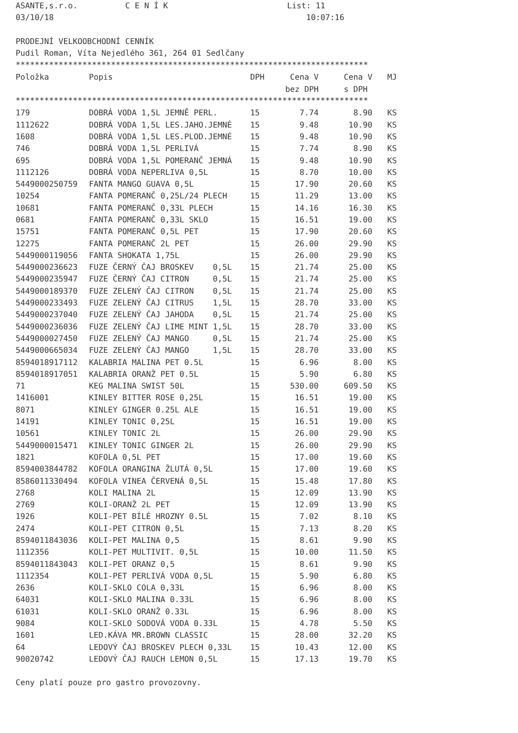ASANTE,s.r.o. C E N Í K List: 11 03/10/18 10:07:16 PRODEJNÍ VELKOOBCHODNÍ CENNÍK Pudil Roman, Víta Nejedlého 361, 264 01 Sedlčany **************************************************************************
| Položka | Popis | DPH | Cena V | Cena V | MJ |
| --- | --- | --- | --- | --- | --- |
| | | | bez DPH | s DPH | |
**************************************************************************
| 179 | DOBRÁ VODA 1,5L JEMNĚ PERL. | 15 | 7.74 | 8.90 | KS |
| 1112622 | DOBRÁ VODA 1,5L LES.JAHO.JEMNÉ | 15 | 9.48 | 10.90 | KS |
| 1608 | DOBRÁ VODA 1,5L LES.PLOD.JEMNÉ | 15 | 9.48 | 10.90 | KS |
| 746 | DOBRÁ VODA 1,5L PERLIVÁ | 15 | 7.74 | 8.90 | KS |
| 695 | DOBRÁ VODA 1,5L POMERANČ JEMNÁ | 15 | 9.48 | 10.90 | KS |
| 1112126 | DOBRÁ VODA NEPERLIVA 0,5L | 15 | 8.70 | 10.00 | KS |
| 5449000250759 | FANTA MANGO GUAVA 0,5L | 15 | 17.90 | 20.60 | KS |
| 10254 | FANTA POMERANČ 0,25L/24 PLECH | 15 | 11.29 | 13.00 | KS |
| 10681 | FANTA POMERANČ 0,33L PLECH | 15 | 14.16 | 16.30 | KS |
| 0681 | FANTA POMERANČ 0,33L SKLO | 15 | 16.51 | 19.00 | KS |
| 15751 | FANTA POMERANČ 0,5L PET | 15 | 17.90 | 20.60 | KS |
| 12275 | FANTA POMERANČ 2L PET | 15 | 26.00 | 29.90 | KS |
| 5449000119056 | FANTA SHOKATA 1,75L | 15 | 26.00 | 29.90 | KS |
| 5449000236623 | FUZE ČERNÝ ČAJ BROSKEV 0,5L | 15 | 21.74 | 25.00 | KS |
| 5449000235947 | FUZE ČERNÝ ČAJ CITRON 0,5L | 15 | 21.74 | 25.00 | KS |
| 5449000189370 | FUZE ZELENÝ ČAJ CITRON 0,5L | 15 | 21.74 | 25.00 | KS |
| 5449000233493 | FUZE ZELENÝ ČAJ CITRUS 1,5L | 15 | 28.70 | 33.00 | KS |
| 5449000237040 | FUZE ZELENÝ ČAJ JAHODA 0,5L | 15 | 21.74 | 25.00 | KS |
| 5449000236036 | FUZE ZELENÝ ČAJ LIME MINT 1,5L | 15 | 28.70 | 33.00 | KS |
| 5449000027450 | FUZE ZELENÝ ČAJ MANGO 0,5L | 15 | 21.74 | 25.00 | KS |
| 5449000665034 | FUZE ZELENÝ ČAJ MANGO 1,5L | 15 | 28.70 | 33.00 | KS |
| 8594018917112 | KALABRIA MALINA PET 0.5L | 15 | 6.96 | 8.00 | KS |
| 8594018917051 | KALABRIA ORANŽ PET 0.5L | 15 | 5.90 | 6.80 | KS |
| 71 | KEG MALINA SWIST 50L | 15 | 530.00 | 609.50 | KS |
| 1416001 | KINLEY BITTER ROSE 0,25L | 15 | 16.51 | 19.00 | KS |
| 8071 | KINLEY GINGER 0.25L ALE | 15 | 16.51 | 19.00 | KS |
| 14191 | KINLEY TONIC 0,25L | 15 | 16.51 | 19.00 | KS |
| 10561 | KINLEY TONIC 2L | 15 | 26.00 | 29.90 | KS |
| 5449000015471 | KINLEY TONIC GINGER 2L | 15 | 26.00 | 29.90 | KS |
| 1821 | KOFOLA 0,5L PET | 15 | 17.00 | 19.60 | KS |
| 8594003844782 | KOFOLA ORANGINA ŽLUTÁ 0,5L | 15 | 17.00 | 19.60 | KS |
| 8586011330494 | KOFOLA VINEA ČERVENÁ 0,5L | 15 | 15.48 | 17.80 | KS |
| 2768 | KOLI MALINA 2L | 15 | 12.09 | 13.90 | KS |
| 2769 | KOLI-ORANŽ 2L PET | 15 | 12.09 | 13.90 | KS |
| 1926 | KOLI-PET BÍLÉ HROZNY 0.5L | 15 | 7.02 | 8.10 | KS |
| 2474 | KOLI-PET CITRON 0,5L | 15 | 7.13 | 8.20 | KS |
| 8594011843036 | KOLI-PET MALINA 0,5 | 15 | 8.61 | 9.90 | KS |
| 1112356 | KOLI-PET MULTIVIT. 0,5L | 15 | 10.00 | 11.50 | KS |
| 8594011843043 | KOLI-PET ORANZ 0,5 | 15 | 8.61 | 9.90 | KS |
| 1112354 | KOLI-PET PERLIVÁ VODA 0,5L | 15 | 5.90 | 6.80 | KS |
| 2636 | KOLI-SKLO COLA 0,33L | 15 | 6.96 | 8.00 | KS |
| 64031 | KOLI-SKLO MALINA 0.33L | 15 | 6.96 | 8.00 | KS |
| 61031 | KOLI-SKLO ORANŽ 0.33L | 15 | 6.96 | 8.00 | KS |
| 9084 | KOLI-SKLO SODOVÁ VODA 0.33L | 15 | 4.78 | 5.50 | KS |
| 1601 | LED.KÁVA MR.BROWN CLASSIC | 15 | 28.00 | 32.20 | KS |
| 64 | LEDOVÝ ČAJ BROSKEV PLECH 0,33L | 15 | 10.43 | 12.00 | KS |
| 90020742 | LEDOVÝ ČAJ RAUCH LEMON 0,5L | 15 | 17.13 | 19.70 | KS |
Ceny platí pouze pro gastro provozovny.